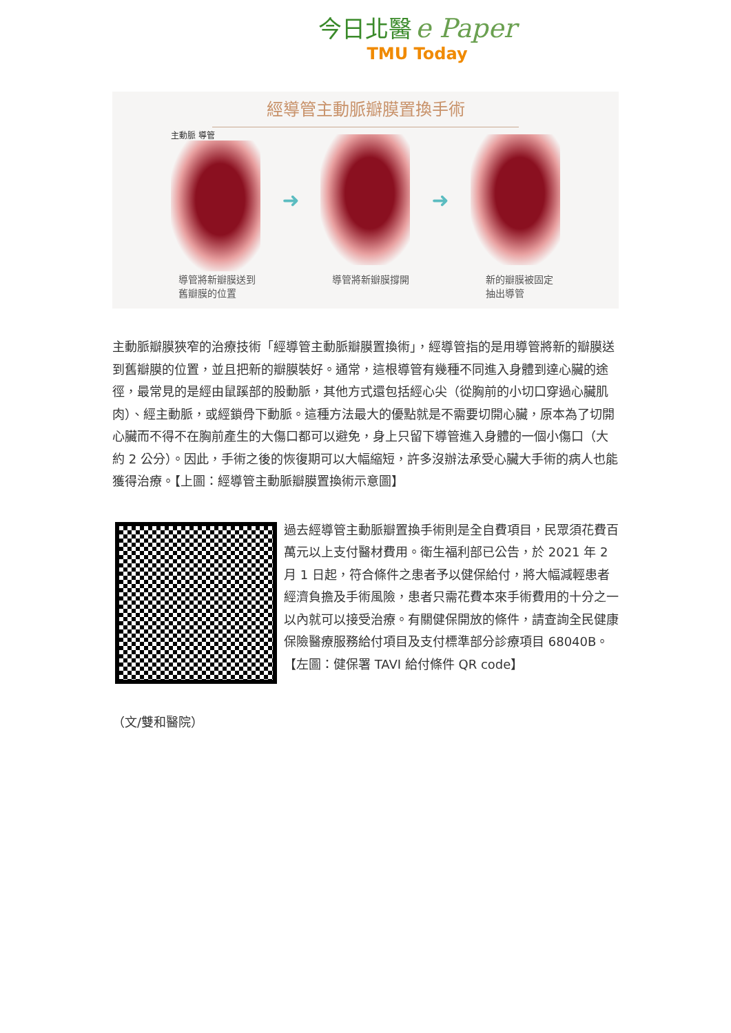今日北醫 e Paper
TMU Today
經導管主動脈瓣膜置換手術
主動脈 導管
➜ ➜
導管將新瓣膜送到
舊瓣膜的位置
導管將新瓣膜撐開 新的瓣膜被固定
抽出導管
主動脈瓣膜狹窄的治療技術「經導管主動脈瓣膜置換術」，經導管指的是用導管將新的瓣膜送到舊瓣膜的位置，並且把新的瓣膜裝好。通常，這根導管有幾種不同進入身體到達心臟的途徑，最常見的是經由鼠蹊部的股動脈，其他方式還包括經心尖（從胸前的小切口穿過心臟肌肉）、經主動脈，或經鎖骨下動脈。這種方法最大的優點就是不需要切開心臟，原本為了切開心臟而不得不在胸前產生的大傷口都可以避免，身上只留下導管進入身體的一個小傷口（大約 2 公分）。因此，手術之後的恢復期可以大幅縮短，許多沒辦法承受心臟大手術的病人也能獲得治療。【上圖：經導管主動脈瓣膜置換術示意圖】
過去經導管主動脈瓣置換手術則是全自費項目，民眾須花費百萬元以上支付醫材費用。衛生福利部已公告，於 2021 年 2 月 1 日起，符合條件之患者予以健保給付，將大幅減輕患者經濟負擔及手術風險，患者只需花費本來手術費用的十分之一以內就可以接受治療。有關健保開放的條件，請查詢全民健康保險醫療服務給付項目及支付標準部分診療項目 68040B。【左圖：健保署 TAVI 給付條件 QR code】
（文/雙和醫院）